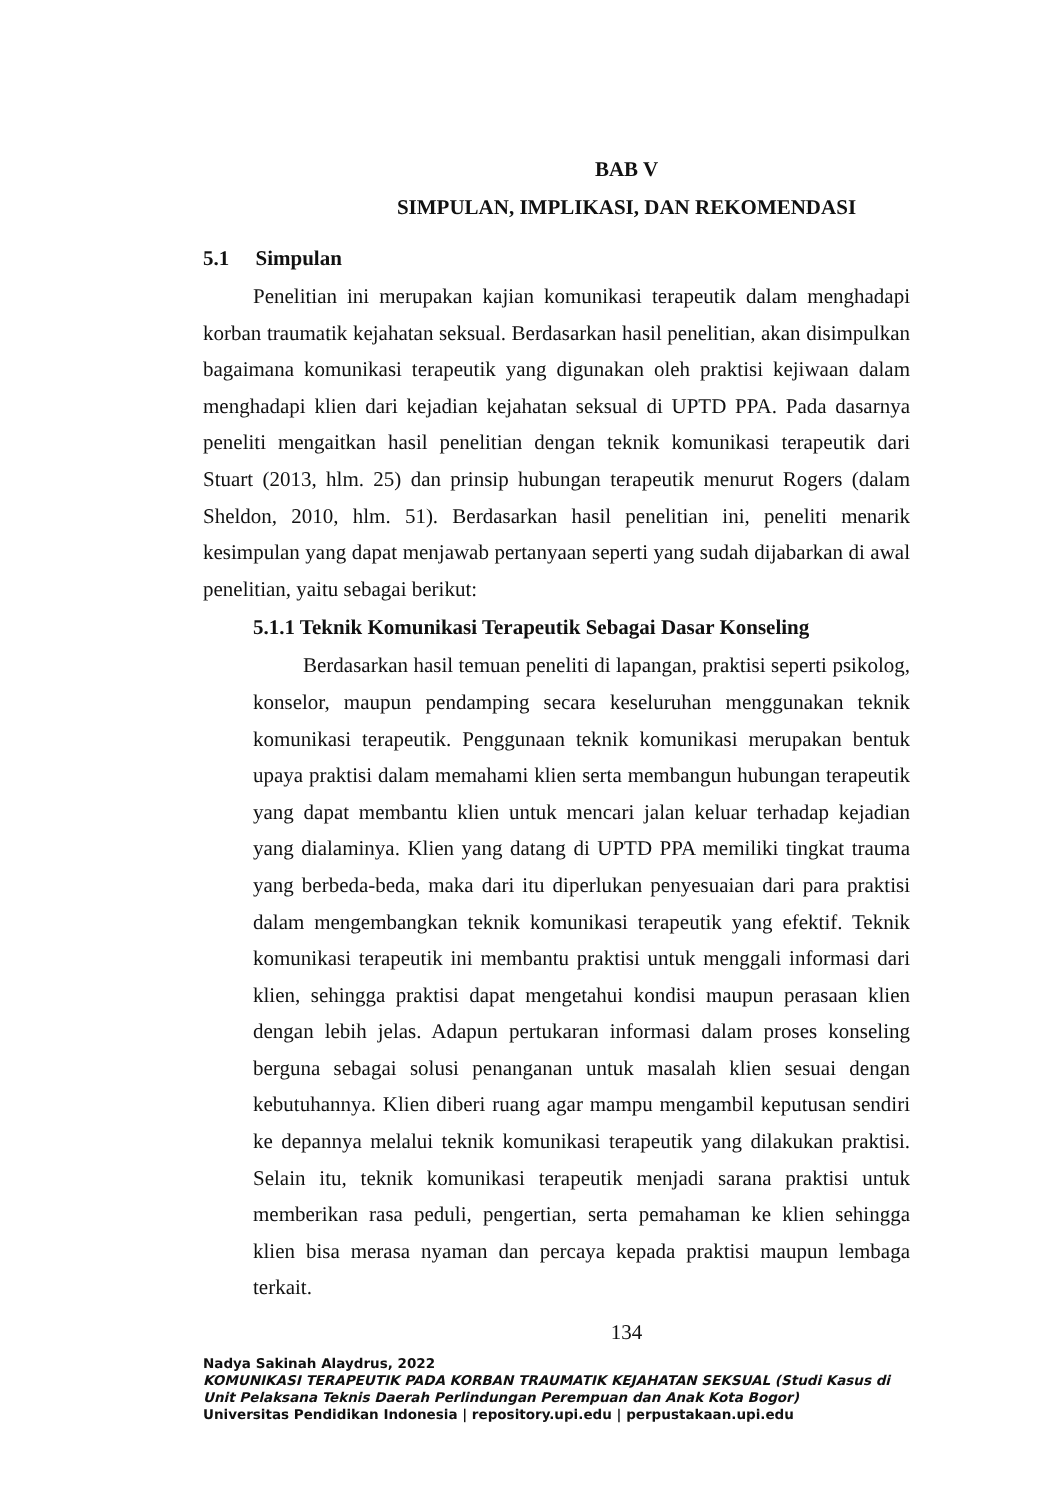BAB V
SIMPULAN, IMPLIKASI, DAN REKOMENDASI
5.1 Simpulan
Penelitian ini merupakan kajian komunikasi terapeutik dalam menghadapi korban traumatik kejahatan seksual. Berdasarkan hasil penelitian, akan disimpulkan bagaimana komunikasi terapeutik yang digunakan oleh praktisi kejiwaan dalam menghadapi klien dari kejadian kejahatan seksual di UPTD PPA. Pada dasarnya peneliti mengaitkan hasil penelitian dengan teknik komunikasi terapeutik dari Stuart (2013, hlm. 25) dan prinsip hubungan terapeutik menurut Rogers (dalam Sheldon, 2010, hlm. 51). Berdasarkan hasil penelitian ini, peneliti menarik kesimpulan yang dapat menjawab pertanyaan seperti yang sudah dijabarkan di awal penelitian, yaitu sebagai berikut:
5.1.1 Teknik Komunikasi Terapeutik Sebagai Dasar Konseling
Berdasarkan hasil temuan peneliti di lapangan, praktisi seperti psikolog, konselor, maupun pendamping secara keseluruhan menggunakan teknik komunikasi terapeutik. Penggunaan teknik komunikasi merupakan bentuk upaya praktisi dalam memahami klien serta membangun hubungan terapeutik yang dapat membantu klien untuk mencari jalan keluar terhadap kejadian yang dialaminya. Klien yang datang di UPTD PPA memiliki tingkat trauma yang berbeda-beda, maka dari itu diperlukan penyesuaian dari para praktisi dalam mengembangkan teknik komunikasi terapeutik yang efektif. Teknik komunikasi terapeutik ini membantu praktisi untuk menggali informasi dari klien, sehingga praktisi dapat mengetahui kondisi maupun perasaan klien dengan lebih jelas. Adapun pertukaran informasi dalam proses konseling berguna sebagai solusi penanganan untuk masalah klien sesuai dengan kebutuhannya. Klien diberi ruang agar mampu mengambil keputusan sendiri ke depannya melalui teknik komunikasi terapeutik yang dilakukan praktisi. Selain itu, teknik komunikasi terapeutik menjadi sarana praktisi untuk memberikan rasa peduli, pengertian, serta pemahaman ke klien sehingga klien bisa merasa nyaman dan percaya kepada praktisi maupun lembaga terkait.
134
Nadya Sakinah Alaydrus, 2022
KOMUNIKASI TERAPEUTIK PADA KORBAN TRAUMATIK KEJAHATAN SEKSUAL (Studi Kasus di Unit Pelaksana Teknis Daerah Perlindungan Perempuan dan Anak Kota Bogor)
Universitas Pendidikan Indonesia | repository.upi.edu | perpustakaan.upi.edu